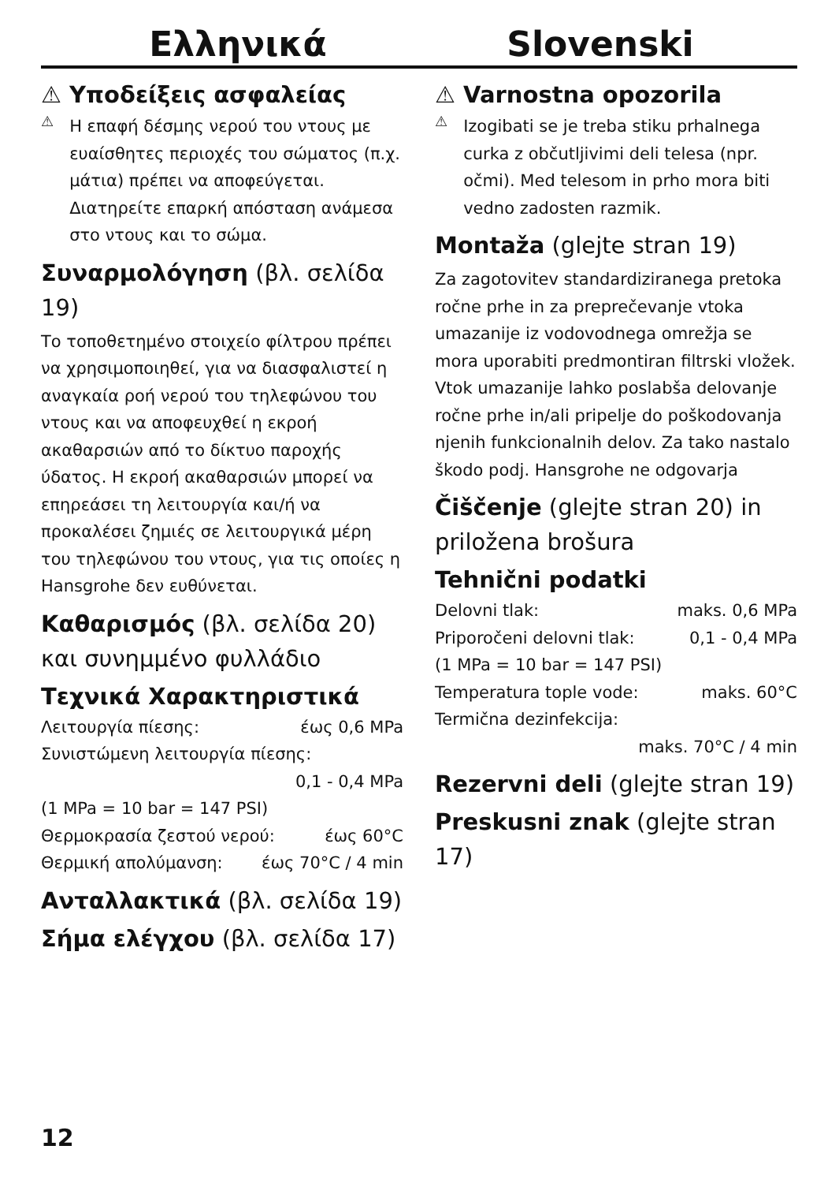Ελληνικά
⚠ Υποδείξεις ασφαλείας
⚠
Η επαφή δέσμης νερού του ντους με ευαίσθητες περιοχές του σώματος (π.χ. μάτια) πρέπει να αποφεύγεται. Διατηρείτε επαρκή απόσταση ανάμεσα στο ντους και το σώμα.
Συναρμολόγηση (βλ. σελίδα 19)
Το τοποθετημένο στοιχείο φίλτρου πρέπει να χρησιμοποιηθεί, για να διασφαλιστεί η αναγκαία ροή νερού του τηλεφώνου του ντους και να αποφευχθεί η εκροή ακαθαρσιών από το δίκτυο παροχής ύδατος. Η εκροή ακαθαρσιών μπορεί να επηρεάσει τη λειτουργία και/ή να προκαλέσει ζημιές σε λειτουργικά μέρη του τηλεφώνου του ντους, για τις οποίες η Hansgrohe δεν ευθύνεται.
Καθαρισμός (βλ. σελίδα 20) και συνημμένο φυλλάδιο
Τεχνικά Χαρακτηριστικά
Λειτουργία πίεσης: έως 0,6 MPa
Συνιστώμενη λειτουργία πίεσης:
0,1 - 0,4 MPa
(1 MPa = 10 bar = 147 PSI)
Θερμοκρασία ζεστού νερού: έως 60°C
Θερμική απολύμανση: έως 70°C / 4 min
Ανταλλακτικά (βλ. σελίδα 19)
Σήμα ελέγχου (βλ. σελίδα 17)
Slovenski
⚠ Varnostna opozorila
⚠
Izogibati se je treba stiku prhalnega curka z občutljivimi deli telesa (npr. očmi). Med telesom in prho mora biti vedno zadosten razmik.
Montaža (glejte stran 19)
Za zagotovitev standardiziranega pretoka ročne prhe in za preprečevanje vtoka umazanije iz vodovodnega omrežja se mora uporabiti predmontiran filtrski vložek. Vtok umazanije lahko poslabša delovanje ročne prhe in/ali pripelje do poškodovanja njenih funkcionalnih delov. Za tako nastalo škodo podj. Hansgrohe ne odgovarja
Čiščenje (glejte stran 20) in priložena brošura
Tehnični podatki
Delovni tlak: maks. 0,6 MPa
Priporočeni delovni tlak: 0,1 - 0,4 MPa
(1 MPa = 10 bar = 147 PSI)
Temperatura tople vode: maks. 60°C
Termična dezinfekcija:
maks. 70°C / 4 min
Rezervni deli (glejte stran 19)
Preskusni znak (glejte stran 17)
12